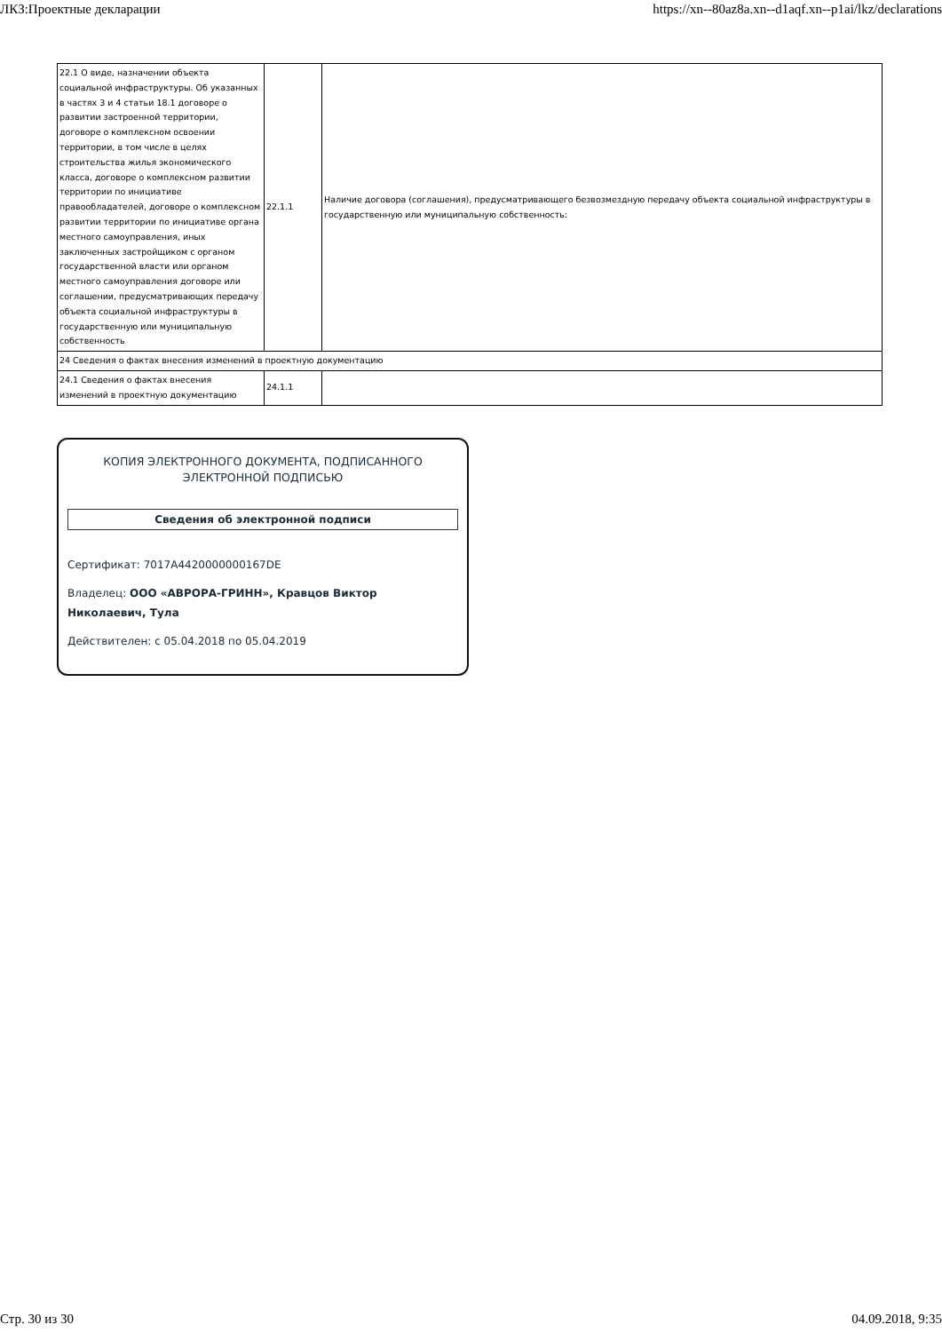ЛКЗ:Проектные декларации https://xn--80az8a.xn--d1aqf.xn--p1ai/lkz/declarations
| 22.1 О виде, назначении объекта социальной инфраструктуры. Об указанных в частях 3 и 4 статьи 18.1 договоре о развитии застроенной территории, договоре о комплексном освоении территории, в том числе в целях строительства жилья экономического класса, договоре о комплексном развитии территории по инициативе правообладателей, договоре о комплексном развитии территории по инициативе органа местного самоуправления, иных заключенных застройщиком с органом государственной власти или органом местного самоуправления договоре или соглашении, предусматривающих передачу объекта социальной инфраструктуры в государственную или муниципальную собственность | 22.1.1 | Наличие договора (соглашения), предусматривающего безвозмездную передачу объекта социальной инфраструктуры в государственную или муниципальную собственность: |
| 24 Сведения о фактах внесения изменений в проектную документацию | | |
| 24.1 Сведения о фактах внесения изменений в проектную документацию | 24.1.1 | |
КОПИЯ ЭЛЕКТРОННОГО ДОКУМЕНТА, ПОДПИСАННОГО
ЭЛЕКТРОННОЙ ПОДПИСЬЮ
Сведения об электронной подписи
Сертификат: 7017A4420000000167DE
Владелец: ООО «АВРОРА-ГРИНН», Кравцов Виктор Николаевич, Тула
Действителен: с 05.04.2018 по 05.04.2019
Стр. 30 из 30 04.09.2018, 9:35